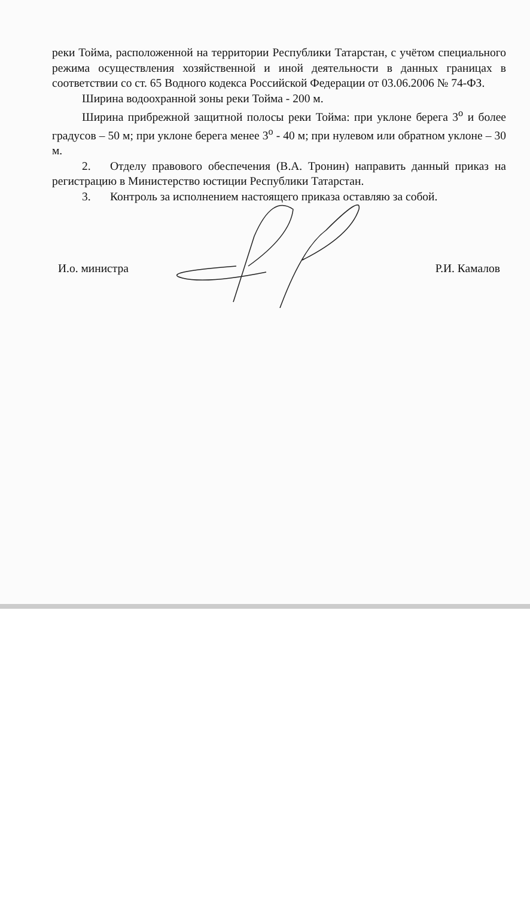реки Тойма, расположенной на территории Республики Татарстан, с учётом специального режима осуществления хозяйственной и иной деятельности в данных границах в соответствии со ст. 65 Водного кодекса Российской Федерации от 03.06.2006 № 74-ФЗ.
Ширина водоохранной зоны реки Тойма - 200 м.
Ширина прибрежной защитной полосы реки Тойма: при уклоне берега 3<sup>о</sup> и более градусов – 50 м; при уклоне берега менее 3<sup>о</sup> - 40 м; при нулевом или обратном уклоне – 30 м.
2. Отделу правового обеспечения (В.А. Тронин) направить данный приказ на регистрацию в Министерство юстиции Республики Татарстан.
3. Контроль за исполнением настоящего приказа оставляю за собой.
И.о. министра Р.И. Камалов